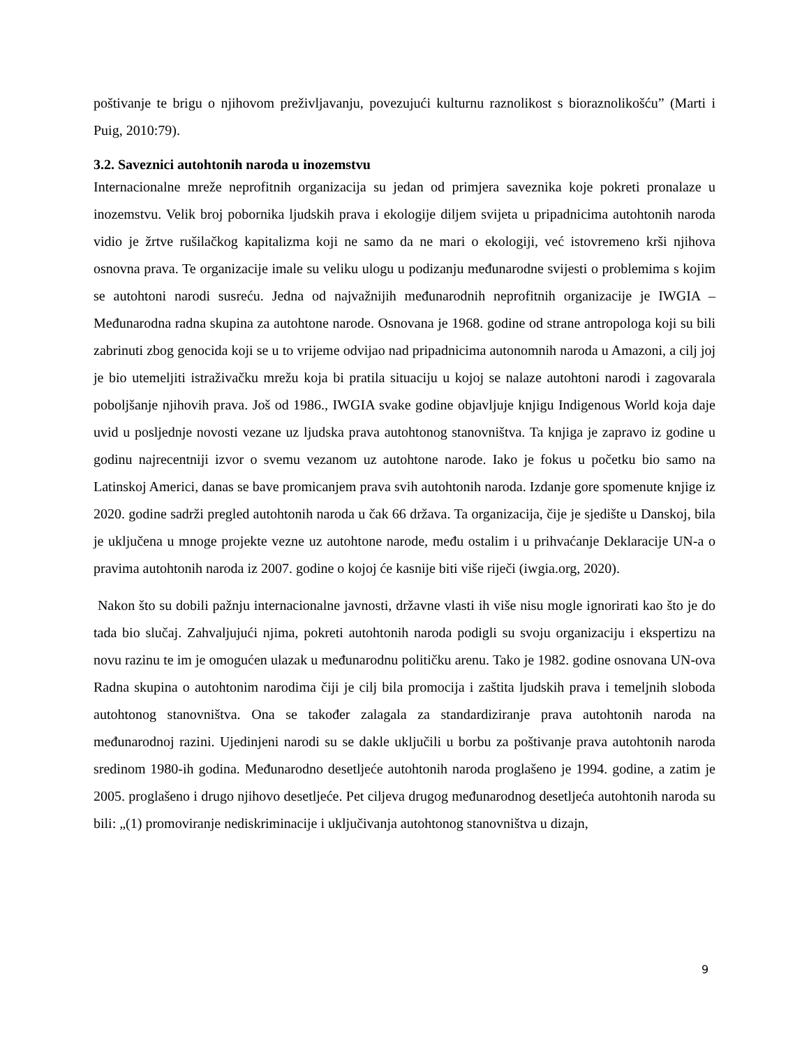poštivanje te brigu o njihovom preživljavanju, povezujući kulturnu raznolikost s bioraznolikošću” (Marti i Puig, 2010:79).
3.2. Saveznici autohtonih naroda u inozemstvu
Internacionalne mreže neprofitnih organizacija su jedan od primjera saveznika koje pokreti pronalaze u inozemstvu. Velik broj pobornika ljudskih prava i ekologije diljem svijeta u pripadnicima autohtonih naroda vidio je žrtve rušilačkog kapitalizma koji ne samo da ne mari o ekologiji, već istovremeno krši njihova osnovna prava. Te organizacije imale su veliku ulogu u podizanju međunarodne svijesti o problemima s kojim se autohtoni narodi susreću. Jedna od najvažnijih međunarodnih neprofitnih organizacije je IWGIA – Međunarodna radna skupina za autohtone narode. Osnovana je 1968. godine od strane antropologa koji su bili zabrinuti zbog genocida koji se u to vrijeme odvijao nad pripadnicima autonomnih naroda u Amazoni, a cilj joj je bio utemeljiti istraživačku mrežu koja bi pratila situaciju u kojoj se nalaze autohtoni narodi i zagovarala poboljšanje njihovih prava. Još od 1986., IWGIA svake godine objavljuje knjigu Indigenous World koja daje uvid u posljednje novosti vezane uz ljudska prava autohtonog stanovništva. Ta knjiga je zapravo iz godine u godinu najrecentniji izvor o svemu vezanom uz autohtone narode. Iako je fokus u početku bio samo na Latinskoj Americi, danas se bave promicanjem prava svih autohtonih naroda. Izdanje gore spomenute knjige iz 2020. godine sadrži pregled autohtonih naroda u čak 66 država. Ta organizacija, čije je sjedište u Danskoj, bila je uključena u mnoge projekte vezne uz autohtone narode, među ostalim i u prihvaćanje Deklaracije UN-a o pravima autohtonih naroda iz 2007. godine o kojoj će kasnije biti više riječi (iwgia.org, 2020).
Nakon što su dobili pažnju internacionalne javnosti, državne vlasti ih više nisu mogle ignorirati kao što je do tada bio slučaj. Zahvaljujući njima, pokreti autohtonih naroda podigli su svoju organizaciju i ekspertizu na novu razinu te im je omogućen ulazak u međunarodnu političku arenu. Tako je 1982. godine osnovana UN-ova Radna skupina o autohtonim narodima čiji je cilj bila promocija i zaštita ljudskih prava i temeljnih sloboda autohtonog stanovništva. Ona se također zalagala za standardiziranje prava autohtonih naroda na međunarodnoj razini. Ujedinjeni narodi su se dakle uključili u borbu za poštivanje prava autohtonih naroda sredinom 1980-ih godina. Međunarodno desetljeće autohtonih naroda proglašeno je 1994. godine, a zatim je 2005. proglašeno i drugo njihovo desetljeće. Pet ciljeva drugog međunarodnog desetljeća autohtonih naroda su bili: „(1) promoviranje nediskriminacije i uključivanja autohtonog stanovništva u dizajn,
9